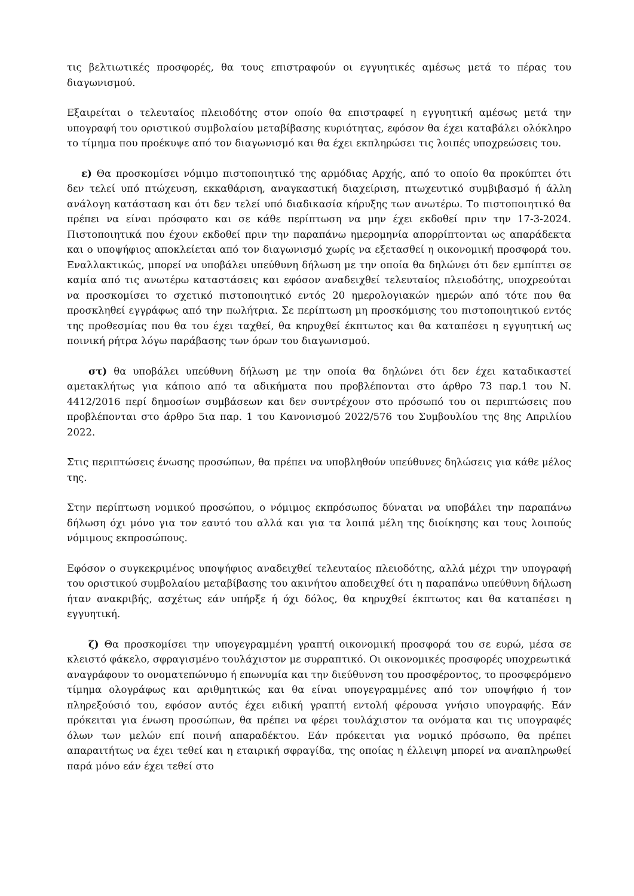τις βελτιωτικές προσφορές, θα τους επιστραφούν οι εγγυητικές αμέσως μετά το πέρας του διαγωνισμού.
Εξαιρείται ο τελευταίος πλειοδότης στον οποίο θα επιστραφεί η εγγυητική αμέσως μετά την υπογραφή του οριστικού συμβολαίου μεταβίβασης κυριότητας, εφόσον θα έχει καταβάλει ολόκληρο το τίμημα που προέκυψε από τον διαγωνισμό και θα έχει εκπληρώσει τις λοιπές υποχρεώσεις του.
ε) Θα προσκομίσει νόμιμο πιστοποιητικό της αρμόδιας Αρχής, από το οποίο θα προκύπτει ότι δεν τελεί υπό πτώχευση, εκκαθάριση, αναγκαστική διαχείριση, πτωχευτικό συμβιβασμό ή άλλη ανάλογη κατάσταση και ότι δεν τελεί υπό διαδικασία κήρυξης των ανωτέρω. Το πιστοποιητικό θα πρέπει να είναι πρόσφατο και σε κάθε περίπτωση να μην έχει εκδοθεί πριν την 17-3-2024. Πιστοποιητικά που έχουν εκδοθεί πριν την παραπάνω ημερομηνία απορρίπτονται ως απαράδεκτα και ο υποψήφιος αποκλείεται από τον διαγωνισμό χωρίς να εξετασθεί η οικονομική προσφορά του. Εναλλακτικώς, μπορεί να υποβάλει υπεύθυνη δήλωση με την οποία θα δηλώνει ότι δεν εμπίπτει σε καμία από τις ανωτέρω καταστάσεις και εφόσον αναδειχθεί τελευταίος πλειοδότης, υποχρεούται να προσκομίσει το σχετικό πιστοποιητικό εντός 20 ημερολογιακών ημερών από τότε που θα προσκληθεί εγγράφως από την πωλήτρια. Σε περίπτωση μη προσκόμισης του πιστοποιητικού εντός της προθεσμίας που θα του έχει ταχθεί, θα κηρυχθεί έκπτωτος και θα καταπέσει η εγγυητική ως ποινική ρήτρα λόγω παράβασης των όρων του διαγωνισμού.
στ) θα υποβάλει υπεύθυνη δήλωση με την οποία θα δηλώνει ότι δεν έχει καταδικαστεί αμετακλήτως για κάποιο από τα αδικήματα που προβλέπονται στο άρθρο 73 παρ.1 του Ν. 4412/2016 περί δημοσίων συμβάσεων και δεν συντρέχουν στο πρόσωπό του οι περιπτώσεις που προβλέπονται στο άρθρο 5ια παρ. 1 του Κανονισμού 2022/576 του Συμβουλίου της 8ης Απριλίου 2022.
Στις περιπτώσεις ένωσης προσώπων, θα πρέπει να υποβληθούν υπεύθυνες δηλώσεις για κάθε μέλος της.
Στην περίπτωση νομικού προσώπου, ο νόμιμος εκπρόσωπος δύναται να υποβάλει την παραπάνω δήλωση όχι μόνο για τον εαυτό του αλλά και για τα λοιπά μέλη της διοίκησης και τους λοιπούς νόμιμους εκπροσώπους.
Εφόσον ο συγκεκριμένος υποψήφιος αναδειχθεί τελευταίος πλειοδότης, αλλά μέχρι την υπογραφή του οριστικού συμβολαίου μεταβίβασης του ακινήτου αποδειχθεί ότι η παραπάνω υπεύθυνη δήλωση ήταν ανακριβής, ασχέτως εάν υπήρξε ή όχι δόλος, θα κηρυχθεί έκπτωτος και θα καταπέσει η εγγυητική.
ζ) Θα προσκομίσει την υπογεγραμμένη γραπτή οικονομική προσφορά του σε ευρώ, μέσα σε κλειστό φάκελο, σφραγισμένο τουλάχιστον με συρραπτικό. Οι οικονομικές προσφορές υποχρεωτικά αναγράφουν το ονοματεπώνυμο ή επωνυμία και την διεύθυνση του προσφέροντος, το προσφερόμενο τίμημα ολογράφως και αριθμητικώς και θα είναι υπογεγραμμένες από τον υποψήφιο ή τον πληρεξούσιό του, εφόσον αυτός έχει ειδική γραπτή εντολή φέρουσα γνήσιο υπογραφής. Εάν πρόκειται για ένωση προσώπων, θα πρέπει να φέρει τουλάχιστον τα ονόματα και τις υπογραφές όλων των μελών επί ποινή απαραδέκτου. Εάν πρόκειται για νομικό πρόσωπο, θα πρέπει απαραιτήτως να έχει τεθεί και η εταιρική σφραγίδα, της οποίας η έλλειψη μπορεί να αναπληρωθεί παρά μόνο εάν έχει τεθεί στο